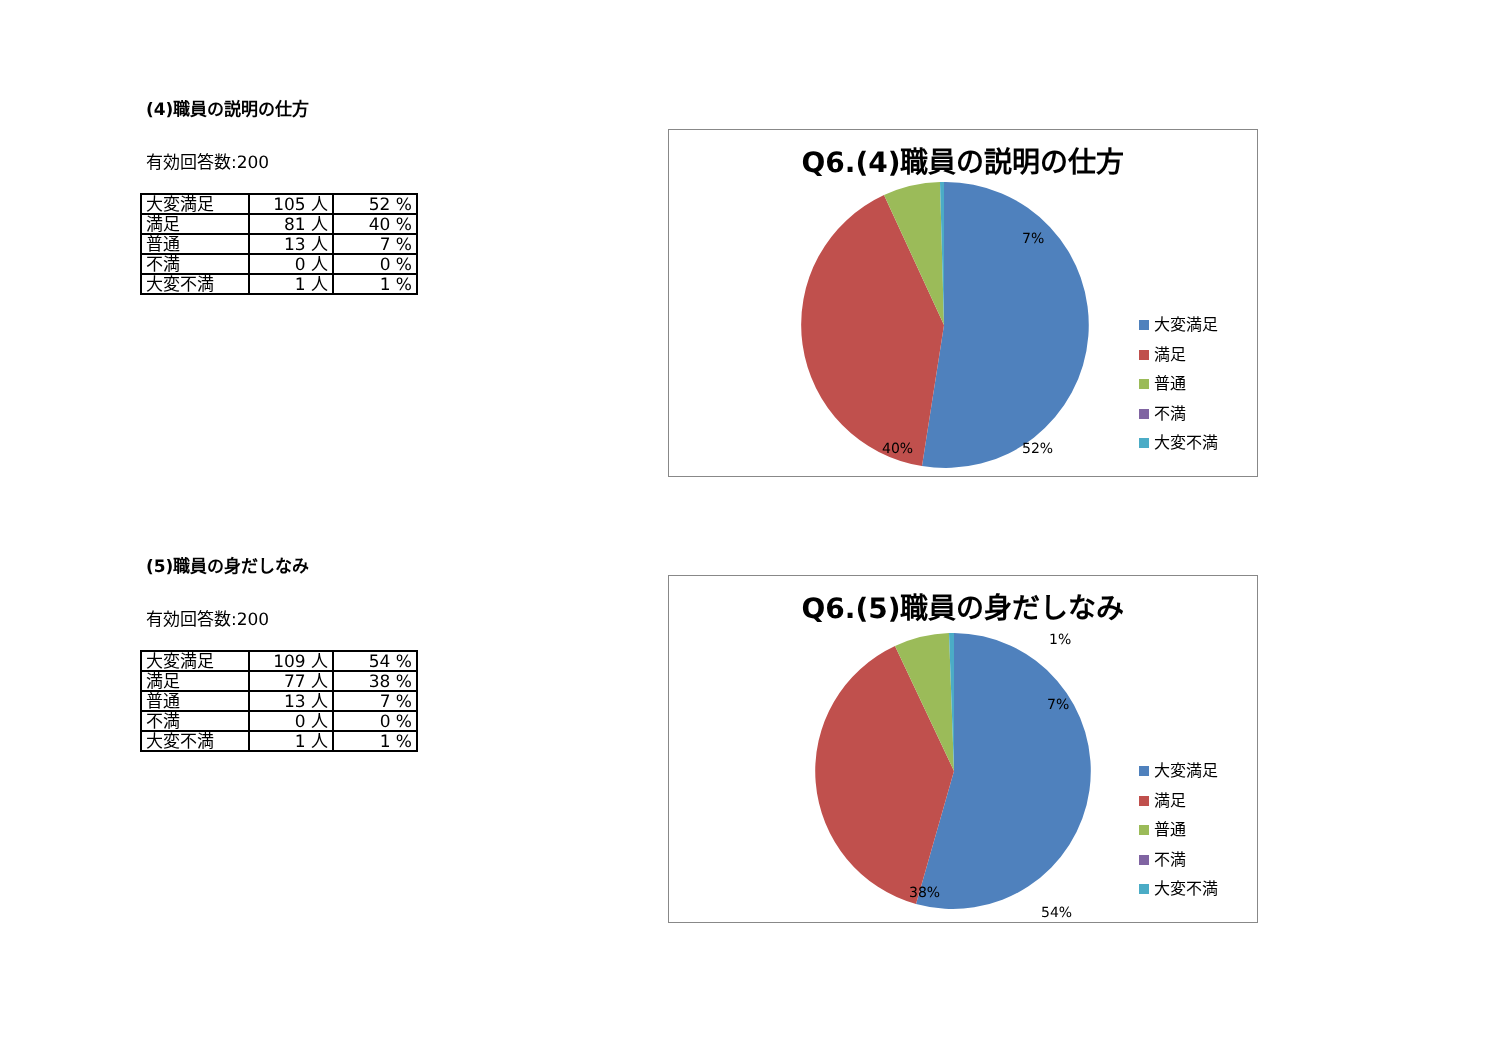(4)職員の説明の仕方
有効回答数:200
| 大変満足 | 105 人 | 52 % |
| 満足 | 81 人 | 40 % |
| 普通 | 13 人 | 7 % |
| 不満 | 0 人 | 0 % |
| 大変不満 | 1 人 | 1 % |
Q6.(4)職員の説明の仕方
52% 40%
7%
大変満足
満足
普通
不満
大変不満
(5)職員の身だしなみ
有効回答数:200
| 大変満足 | 109 人 | 54 % |
| 満足 | 77 人 | 38 % |
| 普通 | 13 人 | 7 % |
| 不満 | 0 人 | 0 % |
| 大変不満 | 1 人 | 1 % |
Q6.(5)職員の身だしなみ
1%
7%
38%
54%
大変満足
満足
普通
不満
大変不満